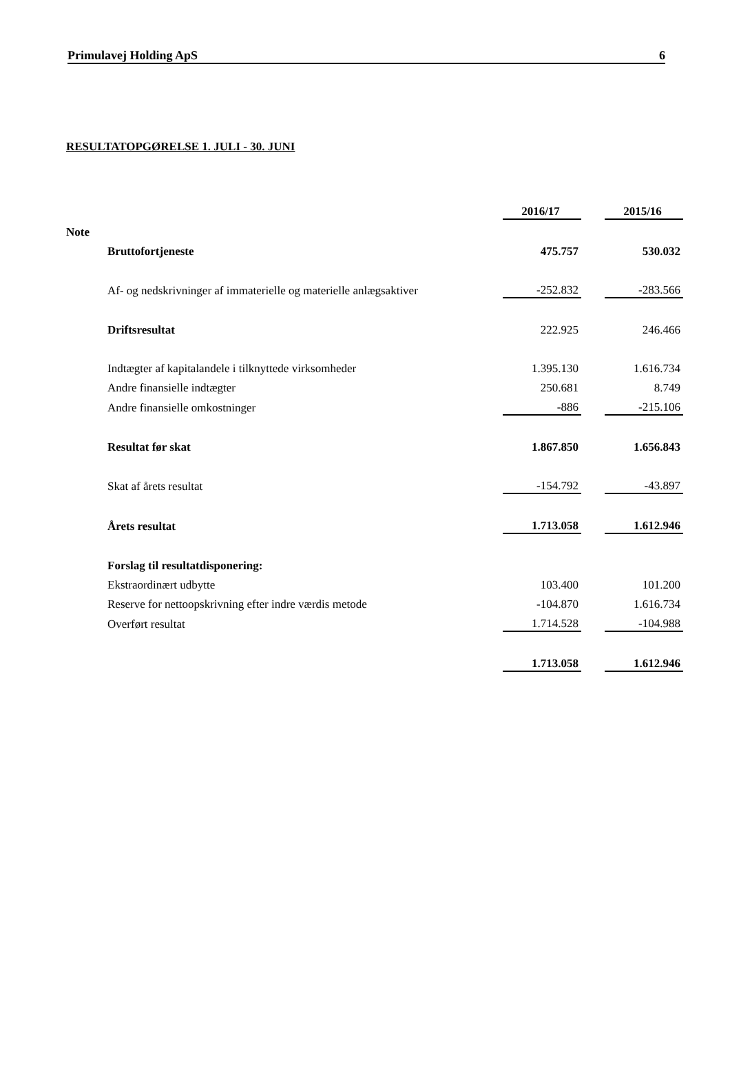Primulavej Holding ApS 6
RESULTATOPGØRELSE 1. JULI - 30. JUNI
| | | 2016/17 | | 2015/16 |
| --- | --- | --- | --- | --- |
| Note | | | | |
| | Bruttofortjeneste | 475.757 | | 530.032 |
| | Af- og nedskrivninger af immaterielle og materielle anlægsaktiver | -252.832 | | -283.566 |
| | Driftsresultat | 222.925 | | 246.466 |
| | Indtægter af kapitalandele i tilknyttede virksomheder | 1.395.130 | | 1.616.734 |
| | Andre finansielle indtægter | 250.681 | | 8.749 |
| | Andre finansielle omkostninger | -886 | | -215.106 |
| | Resultat før skat | 1.867.850 | | 1.656.843 |
| | Skat af årets resultat | -154.792 | | -43.897 |
| | Årets resultat | 1.713.058 | | 1.612.946 |
| | Forslag til resultatdisponering: | | | |
| | Ekstraordinært udbytte | 103.400 | | 101.200 |
| | Reserve for nettoopskrivning efter indre værdis metode | -104.870 | | 1.616.734 |
| | Overført resultat | 1.714.528 | | -104.988 |
| | | 1.713.058 | | 1.612.946 |